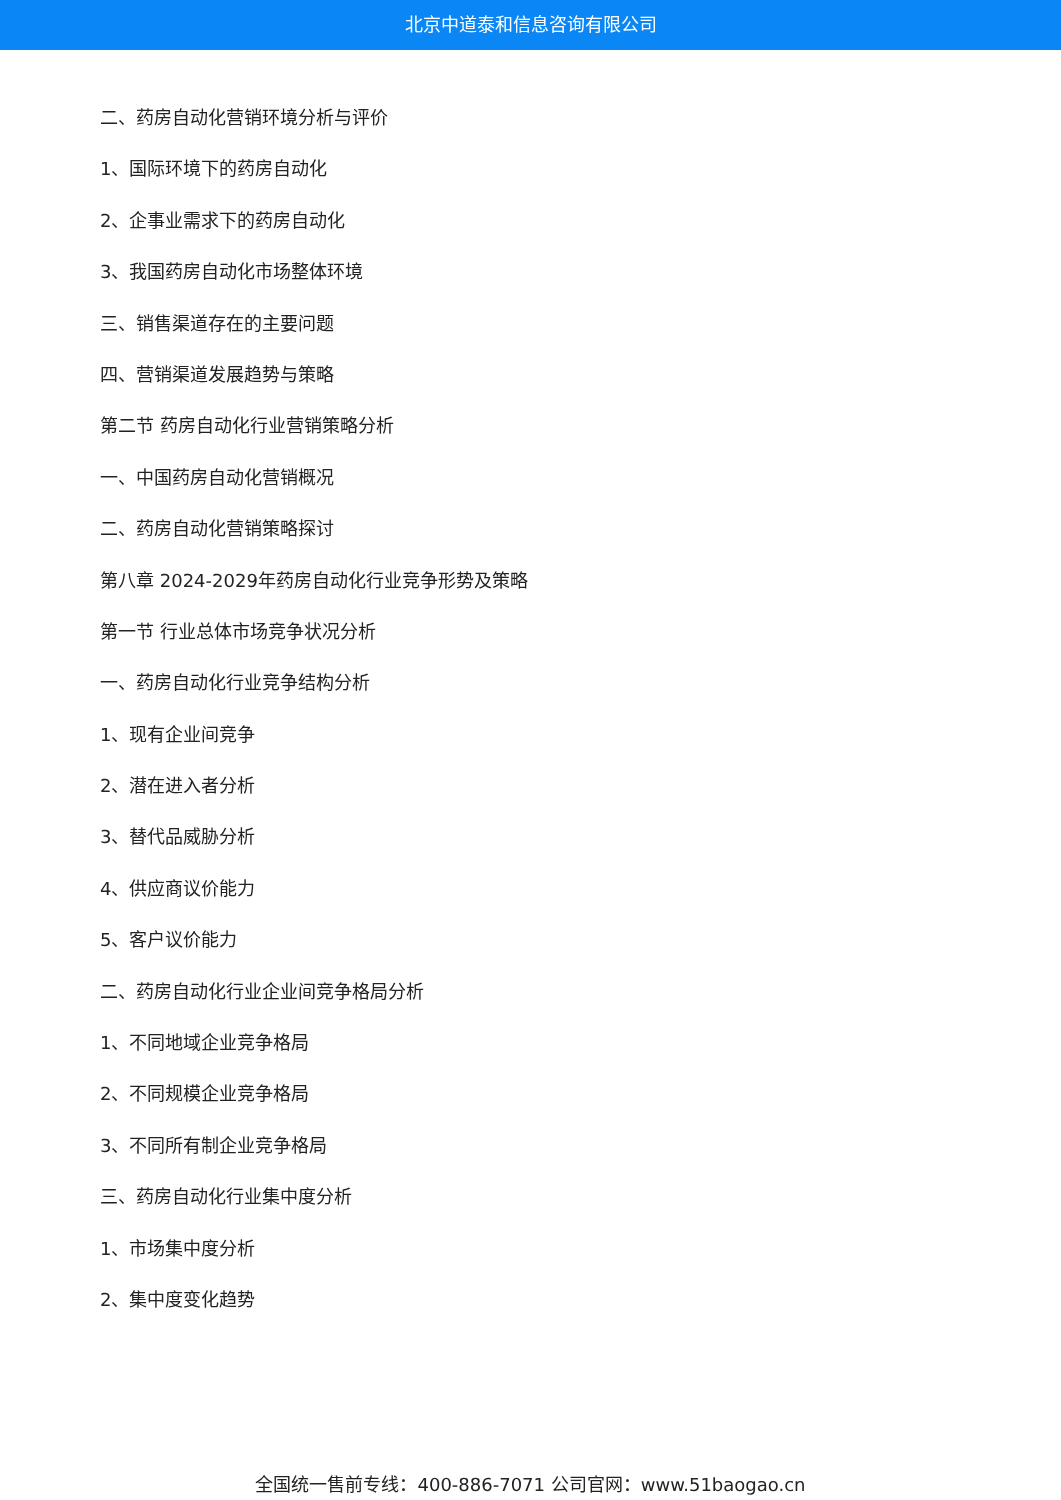北京中道泰和信息咨询有限公司
二、药房自动化营销环境分析与评价
1、国际环境下的药房自动化
2、企事业需求下的药房自动化
3、我国药房自动化市场整体环境
三、销售渠道存在的主要问题
四、营销渠道发展趋势与策略
第二节 药房自动化行业营销策略分析
一、中国药房自动化营销概况
二、药房自动化营销策略探讨
第八章 2024-2029年药房自动化行业竞争形势及策略
第一节 行业总体市场竞争状况分析
一、药房自动化行业竞争结构分析
1、现有企业间竞争
2、潜在进入者分析
3、替代品威胁分析
4、供应商议价能力
5、客户议价能力
二、药房自动化行业企业间竞争格局分析
1、不同地域企业竞争格局
2、不同规模企业竞争格局
3、不同所有制企业竞争格局
三、药房自动化行业集中度分析
1、市场集中度分析
2、集中度变化趋势
全国统一售前专线：400-886-7071 公司官网：www.51baogao.cn